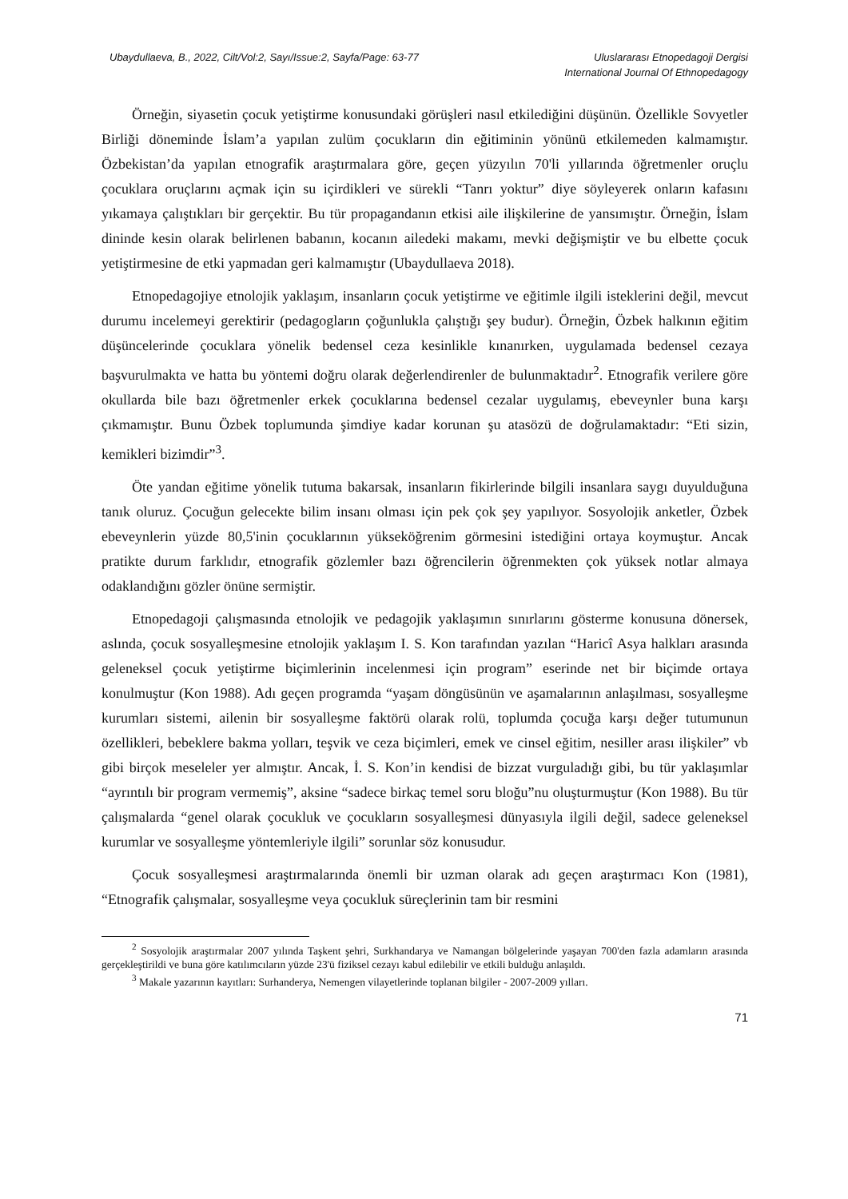Ubaydullaeva, B., 2022, Cilt/Vol:2, Sayı/Issue:2, Sayfa/Page: 63-77
Uluslararası Etnopedagoji Dergisi
International Journal Of Ethnopedagogy
Örneğin, siyasetin çocuk yetiştirme konusundaki görüşleri nasıl etkilediğini düşünün. Özellikle Sovyetler Birliği döneminde İslam’a yapılan zulüm çocukların din eğitiminin yönünü etkilemeden kalmamıştır. Özbekistan’da yapılan etnografik araştırmalara göre, geçen yüzyılın 70'li yıllarında öğretmenler oruçlu çocuklara oruçlarını açmak için su içirdikleri ve sürekli “Tanrı yoktur” diye söyleyerek onların kafasını yıkamaya çalıştıkları bir gerçektir. Bu tür propagandanın etkisi aile ilişkilerine de yansımıştır. Örneğin, İslam dininde kesin olarak belirlenen babanın, kocanın ailedeki makamı, mevki değişmiştir ve bu elbette çocuk yetiştirmesine de etki yapmadan geri kalmamıştır (Ubaydullaeva 2018).
Etnopedagojiye etnolojik yaklaşım, insanların çocuk yetiştirme ve eğitimle ilgili isteklerini değil, mevcut durumu incelemeyi gerektirir (pedagogların çoğunlukla çalıştığı şey budur). Örneğin, Özbek halkının eğitim düşüncelerinde çocuklara yönelik bedensel ceza kesinlikle kınanırken, uygulamada bedensel cezaya başvurulmakta ve hatta bu yöntemi doğru olarak değerlendirenler de bulunmaktadır<sup>2</sup>. Etnografik verilere göre okullarda bile bazı öğretmenler erkek çocuklarına bedensel cezalar uygulamış, ebeveynler buna karşı çıkmamıştır. Bunu Özbek toplumunda şimdiye kadar korunan şu atasözü de doğrulamaktadır: “Eti sizin, kemikleri bizimdir”<sup>3</sup>.
Öte yandan eğitime yönelik tutuma bakarsak, insanların fikirlerinde bilgili insanlara saygı duyulduğuna tanık oluruz. Çocuğun gelecekte bilim insanı olması için pek çok şey yapılıyor. Sosyolojik anketler, Özbek ebeveynlerin yüzde 80,5'inin çocuklarının yükseköğrenim görmesini istediğini ortaya koymuştur. Ancak pratikte durum farklıdır, etnografik gözlemler bazı öğrencilerin öğrenmekten çok yüksek notlar almaya odaklandığını gözler önüne sermiştir.
Etnopedagoji çalışmasında etnolojik ve pedagojik yaklaşımın sınırlarını gösterme konusuna dönersek, aslında, çocuk sosyalleşmesine etnolojik yaklaşım I. S. Kon tarafından yazılan “Haricî Asya halkları arasında geleneksel çocuk yetiştirme biçimlerinin incelenmesi için program” eserinde net bir biçimde ortaya konulmuştur (Kon 1988). Adı geçen programda “yaşam döngüsünün ve aşamalarının anlaşılması, sosyalleşme kurumları sistemi, ailenin bir sosyalleşme faktörü olarak rolü, toplumda çocuğa karşı değer tutumunun özellikleri, bebeklere bakma yolları, teşvik ve ceza biçimleri, emek ve cinsel eğitim, nesiller arası ilişkiler” vb gibi birçok meseleler yer almıştır. Ancak, İ. S. Kon’in kendisi de bizzat vurguladığı gibi, bu tür yaklaşımlar “ayrıntılı bir program vermemiş”, aksine “sadece birkaç temel soru bloğu”nu oluşturmuştur (Kon 1988). Bu tür çalışmalarda “genel olarak çocukluk ve çocukların sosyalleşmesi dünyasıyla ilgili değil, sadece geleneksel kurumlar ve sosyalleşme yöntemleriyle ilgili” sorunlar söz konusudur.
Çocuk sosyalleşmesi araştırmalarında önemli bir uzman olarak adı geçen araştırmacı Kon (1981), “Etnografik çalışmalar, sosyalleşme veya çocukluk süreçlerinin tam bir resmini
<sup>2</sup> Sosyolojik araştırmalar 2007 yılında Taşkent şehri, Surkhandarya ve Namangan bölgelerinde yaşayan 700'den fazla adamların arasında gerçekleştirildi ve buna göre katılımcıların yüzde 23'ü fiziksel cezayı kabul edilebilir ve etkili bulduğu anlaşıldı.
<sup>3</sup> Makale yazarının kayıtları: Surhanderya, Nemengen vilayetlerinde toplanan bilgiler - 2007-2009 yılları.
71